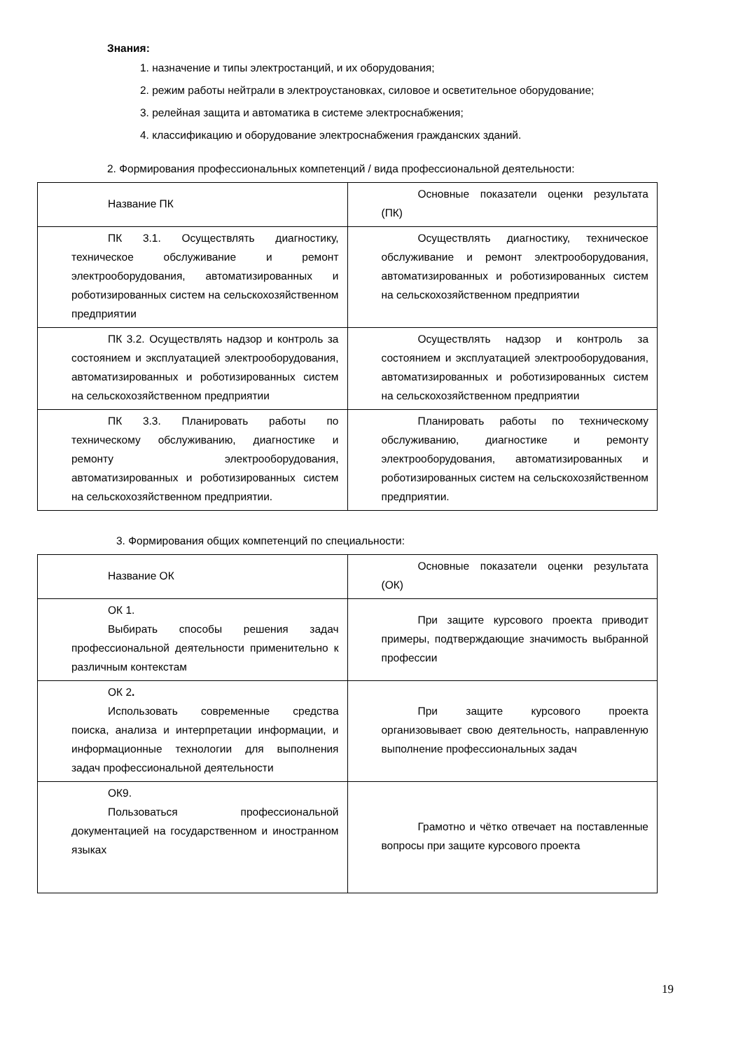Знания:
1. назначение и типы электростанций, и их оборудования;
2. режим работы нейтрали в электроустановках, силовое и осветительное оборудование;
3. релейная защита и автоматика в системе электроснабжения;
4. классификацию и оборудование электроснабжения гражданских зданий.
2. Формирования профессиональных компетенций / вида профессиональной деятельности:
| Название ПК | Основные показатели оценки результата (ПК) |
| ПК 3.1. Осуществлять диагностику, техническое обслуживание и ремонт электрооборудования, автоматизированных и роботизированных систем на сельскохозяйственном предприятии | Осуществлять диагностику, техническое обслуживание и ремонт электрооборудования, автоматизированных и роботизированных систем на сельскохозяйственном предприятии |
| ПК 3.2. Осуществлять надзор и контроль за состоянием и эксплуатацией электрооборудования, автоматизированных и роботизированных систем на сельскохозяйственном предприятии | Осуществлять надзор и контроль за состоянием и эксплуатацией электрооборудования, автоматизированных и роботизированных систем на сельскохозяйственном предприятии |
| ПК 3.3. Планировать работы по техническому обслуживанию, диагностике и ремонту электрооборудования, автоматизированных и роботизированных систем на сельскохозяйственном предприятии. | Планировать работы по техническому обслуживанию, диагностике и ремонту электрооборудования, автоматизированных и роботизированных систем на сельскохозяйственном предприятии. |
3. Формирования общих компетенций по специальности:
| Название ОК | Основные показатели оценки результата (ОК) |
| ОК 1. Выбирать способы решения задач профессиональной деятельности применительно к различным контекстам | При защите курсового проекта приводит примеры, подтверждающие значимость выбранной профессии |
| ОК 2 . Использовать современные средства поиска, анализа и интерпретации информации, и информационные технологии для выполнения задач профессиональной деятельности | При защите курсового проекта организовывает свою деятельность, направленную выполнение профессиональных задач |
| ОК9. Пользоваться профессиональной документацией на государственном и иностранном языках | Грамотно и чётко отвечает на поставленные вопросы при защите курсового проекта |
19